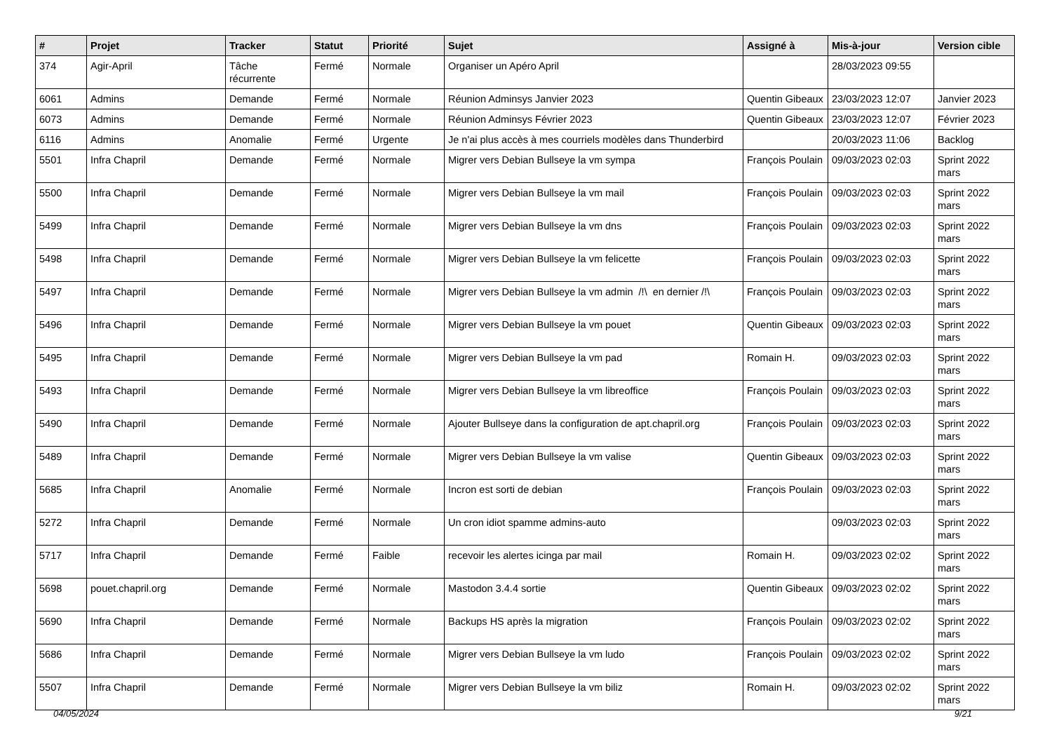| # | Projet | Tracker | Statut | Priorité | Sujet | Assigné à | Mis-à-jour | Version cible |
| --- | --- | --- | --- | --- | --- | --- | --- | --- |
| 374 | Agir-April | Tâche récurrente | Fermé | Normale | Organiser un Apéro April | | 28/03/2023 09:55 | |
| 6061 | Admins | Demande | Fermé | Normale | Réunion Adminsys Janvier 2023 | Quentin Gibeaux | 23/03/2023 12:07 | Janvier 2023 |
| 6073 | Admins | Demande | Fermé | Normale | Réunion Adminsys Février 2023 | Quentin Gibeaux | 23/03/2023 12:07 | Février 2023 |
| 6116 | Admins | Anomalie | Fermé | Urgente | Je n'ai plus accès à mes courriels modèles dans Thunderbird | | 20/03/2023 11:06 | Backlog |
| 5501 | Infra Chapril | Demande | Fermé | Normale | Migrer vers Debian Bullseye la vm sympa | François Poulain | 09/03/2023 02:03 | Sprint 2022 mars |
| 5500 | Infra Chapril | Demande | Fermé | Normale | Migrer vers Debian Bullseye la vm mail | François Poulain | 09/03/2023 02:03 | Sprint 2022 mars |
| 5499 | Infra Chapril | Demande | Fermé | Normale | Migrer vers Debian Bullseye la vm dns | François Poulain | 09/03/2023 02:03 | Sprint 2022 mars |
| 5498 | Infra Chapril | Demande | Fermé | Normale | Migrer vers Debian Bullseye la vm felicette | François Poulain | 09/03/2023 02:03 | Sprint 2022 mars |
| 5497 | Infra Chapril | Demande | Fermé | Normale | Migrer vers Debian Bullseye la vm admin /!\ en dernier /!\ | François Poulain | 09/03/2023 02:03 | Sprint 2022 mars |
| 5496 | Infra Chapril | Demande | Fermé | Normale | Migrer vers Debian Bullseye la vm pouet | Quentin Gibeaux | 09/03/2023 02:03 | Sprint 2022 mars |
| 5495 | Infra Chapril | Demande | Fermé | Normale | Migrer vers Debian Bullseye la vm pad | Romain H. | 09/03/2023 02:03 | Sprint 2022 mars |
| 5493 | Infra Chapril | Demande | Fermé | Normale | Migrer vers Debian Bullseye la vm libreoffice | François Poulain | 09/03/2023 02:03 | Sprint 2022 mars |
| 5490 | Infra Chapril | Demande | Fermé | Normale | Ajouter Bullseye dans la configuration de apt.chapril.org | François Poulain | 09/03/2023 02:03 | Sprint 2022 mars |
| 5489 | Infra Chapril | Demande | Fermé | Normale | Migrer vers Debian Bullseye la vm valise | Quentin Gibeaux | 09/03/2023 02:03 | Sprint 2022 mars |
| 5685 | Infra Chapril | Anomalie | Fermé | Normale | Incron est sorti de debian | François Poulain | 09/03/2023 02:03 | Sprint 2022 mars |
| 5272 | Infra Chapril | Demande | Fermé | Normale | Un cron idiot spamme admins-auto | | 09/03/2023 02:03 | Sprint 2022 mars |
| 5717 | Infra Chapril | Demande | Fermé | Faible | recevoir les alertes icinga par mail | Romain H. | 09/03/2023 02:02 | Sprint 2022 mars |
| 5698 | pouet.chapril.org | Demande | Fermé | Normale | Mastodon 3.4.4 sortie | Quentin Gibeaux | 09/03/2023 02:02 | Sprint 2022 mars |
| 5690 | Infra Chapril | Demande | Fermé | Normale | Backups HS après la migration | François Poulain | 09/03/2023 02:02 | Sprint 2022 mars |
| 5686 | Infra Chapril | Demande | Fermé | Normale | Migrer vers Debian Bullseye la vm ludo | François Poulain | 09/03/2023 02:02 | Sprint 2022 mars |
| 5507 | Infra Chapril | Demande | Fermé | Normale | Migrer vers Debian Bullseye la vm biliz | Romain H. | 09/03/2023 02:02 | Sprint 2022 mars |
04/05/2024 9/21